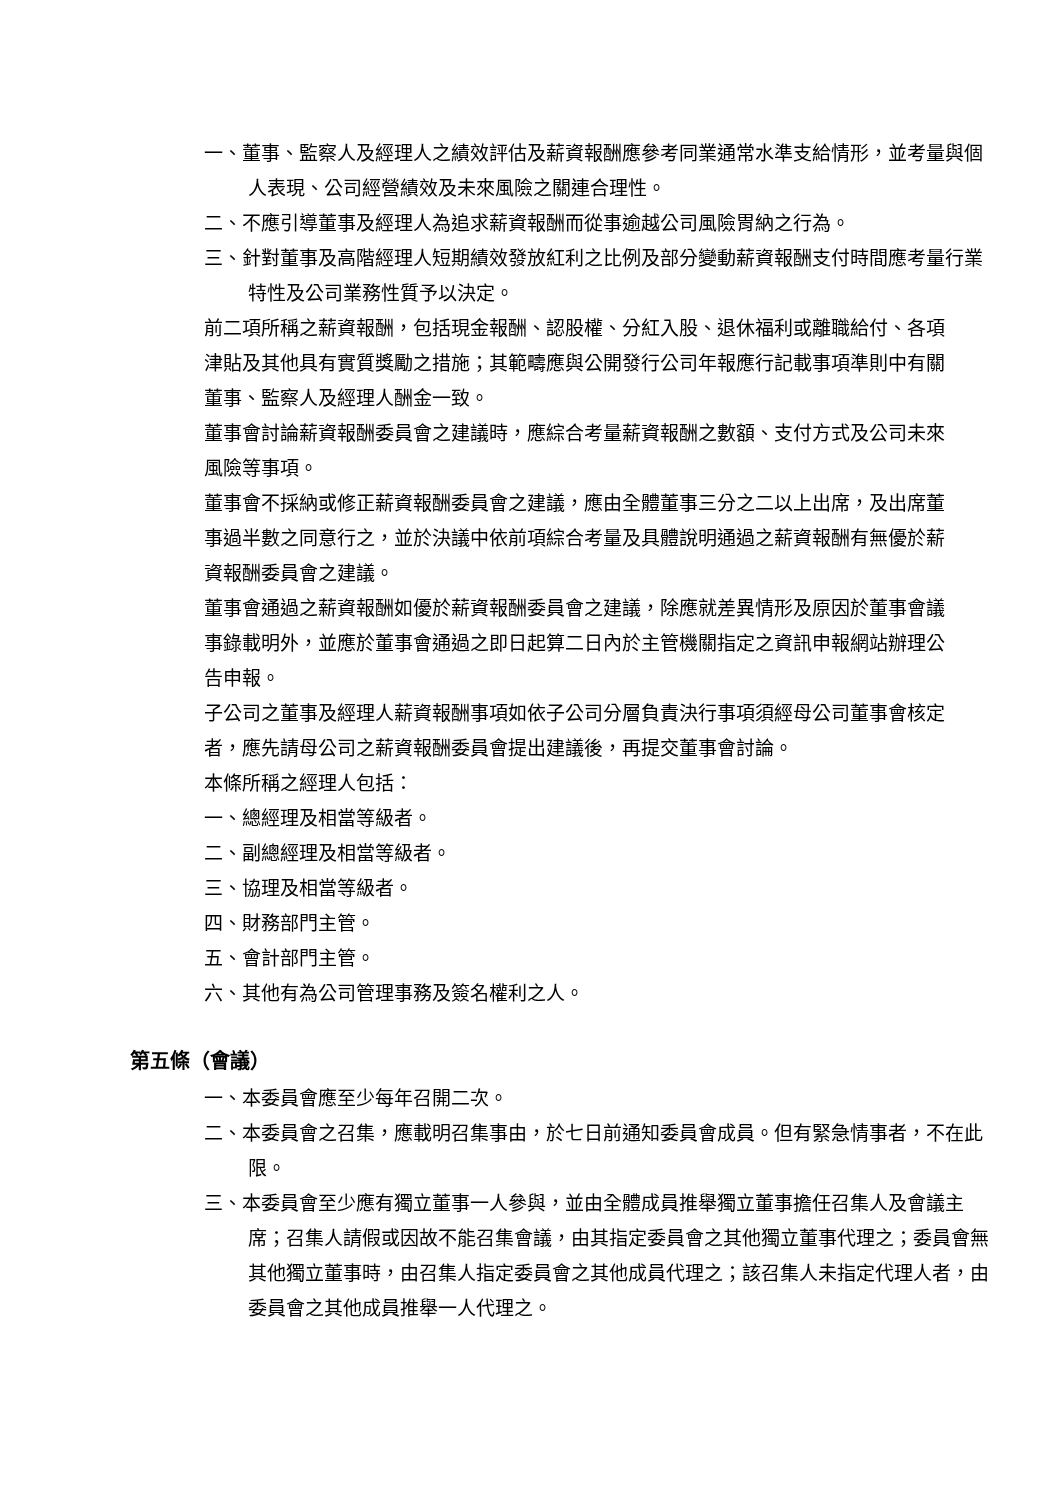一、董事、監察人及經理人之績效評估及薪資報酬應參考同業通常水準支給情形，並考量與個人表現、公司經營績效及未來風險之關連合理性。
二、不應引導董事及經理人為追求薪資報酬而從事逾越公司風險胃納之行為。
三、針對董事及高階經理人短期績效發放紅利之比例及部分變動薪資報酬支付時間應考量行業特性及公司業務性質予以決定。
前二項所稱之薪資報酬，包括現金報酬、認股權、分紅入股、退休福利或離職給付、各項津貼及其他具有實質獎勵之措施；其範疇應與公開發行公司年報應行記載事項準則中有關董事、監察人及經理人酬金一致。
董事會討論薪資報酬委員會之建議時，應綜合考量薪資報酬之數額、支付方式及公司未來風險等事項。
董事會不採納或修正薪資報酬委員會之建議，應由全體董事三分之二以上出席，及出席董事過半數之同意行之，並於決議中依前項綜合考量及具體說明通過之薪資報酬有無優於薪資報酬委員會之建議。
董事會通過之薪資報酬如優於薪資報酬委員會之建議，除應就差異情形及原因於董事會議事錄載明外，並應於董事會通過之即日起算二日內於主管機關指定之資訊申報網站辦理公告申報。
子公司之董事及經理人薪資報酬事項如依子公司分層負責決行事項須經母公司董事會核定者，應先請母公司之薪資報酬委員會提出建議後，再提交董事會討論。
本條所稱之經理人包括：
一、總經理及相當等級者。
二、副總經理及相當等級者。
三、協理及相當等級者。
四、財務部門主管。
五、會計部門主管。
六、其他有為公司管理事務及簽名權利之人。
第五條（會議）
一、本委員會應至少每年召開二次。
二、本委員會之召集，應載明召集事由，於七日前通知委員會成員。但有緊急情事者，不在此限。
三、本委員會至少應有獨立董事一人參與，並由全體成員推舉獨立董事擔任召集人及會議主席；召集人請假或因故不能召集會議，由其指定委員會之其他獨立董事代理之；委員會無其他獨立董事時，由召集人指定委員會之其他成員代理之；該召集人未指定代理人者，由委員會之其他成員推舉一人代理之。